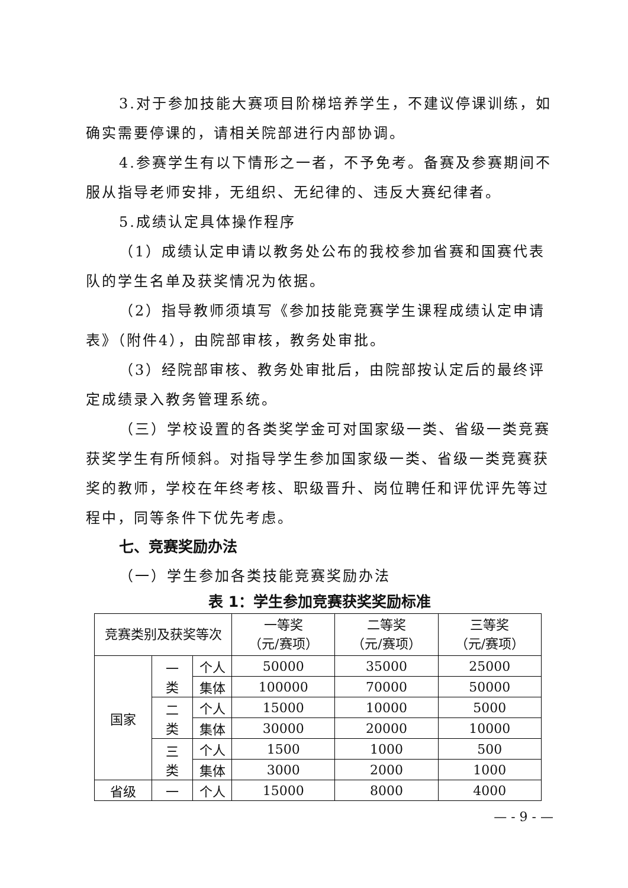3.对于参加技能大赛项目阶梯培养学生，不建议停课训练，如确实需要停课的，请相关院部进行内部协调。
4.参赛学生有以下情形之一者，不予免考。备赛及参赛期间不服从指导老师安排，无组织、无纪律的、违反大赛纪律者。
5.成绩认定具体操作程序
（1）成绩认定申请以教务处公布的我校参加省赛和国赛代表队的学生名单及获奖情况为依据。
（2）指导教师须填写《参加技能竞赛学生课程成绩认定申请表》（附件4），由院部审核，教务处审批。
（3）经院部审核、教务处审批后，由院部按认定后的最终评定成绩录入教务管理系统。
（三）学校设置的各类奖学金可对国家级一类、省级一类竞赛获奖学生有所倾斜。对指导学生参加国家级一类、省级一类竞赛获奖的教师，学校在年终考核、职级晋升、岗位聘任和评优评先等过程中，同等条件下优先考虑。
七、竞赛奖励办法
（一）学生参加各类技能竞赛奖励办法
表 1：学生参加竞赛获奖奖励标准
| 竞赛类别及获奖等次 | | | 一等奖 （元/赛项） | 二等奖 （元/赛项） | 三等奖 （元/赛项） |
| --- | --- | --- | --- | --- | --- |
| 国家 | 一 类 | 个人 | 50000 | 35000 | 25000 |
| | | 集体 | 100000 | 70000 | 50000 |
| | 二 类 | 个人 | 15000 | 10000 | 5000 |
| | | 集体 | 30000 | 20000 | 10000 |
| | 三 类 | 个人 | 1500 | 1000 | 500 |
| | | 集体 | 3000 | 2000 | 1000 |
| 省级 | 一 | 个人 | 15000 | 8000 | 4000 |
— - 9 - —